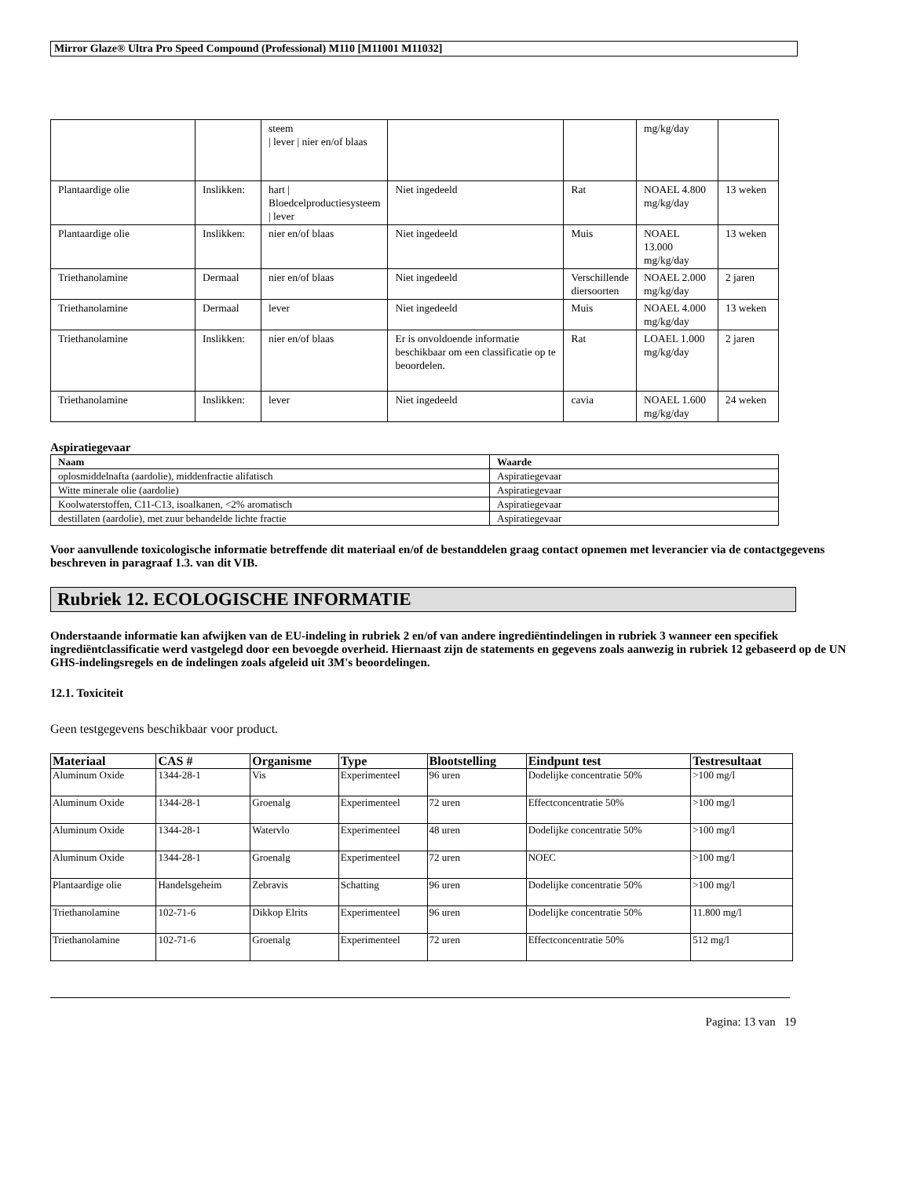Mirror Glaze® Ultra Pro Speed Compound (Professional) M110 [M11001 M11032]
| | | steem / lever / nier en/of blaas | | | mg/kg/day | |
| Plantaardige olie | Inslikken: | hart / Bloedcelproductiesysteem / lever | Niet ingedeeld | Rat | NOAEL 4.800 mg/kg/day | 13 weken |
| Plantaardige olie | Inslikken: | nier en/of blaas | Niet ingedeeld | Muis | NOAEL 13.000 mg/kg/day | 13 weken |
| Triethanolamine | Dermaal | nier en/of blaas | Niet ingedeeld | Verschillende diersoorten | NOAEL 2.000 mg/kg/day | 2 jaren |
| Triethanolamine | Dermaal | lever | Niet ingedeeld | Muis | NOAEL 4.000 mg/kg/day | 13 weken |
| Triethanolamine | Inslikken: | nier en/of blaas | Er is onvoldoende informatie beschikbaar om een classificatie op te beoordelen. | Rat | LOAEL 1.000 mg/kg/day | 2 jaren |
| Triethanolamine | Inslikken: | lever | Niet ingedeeld | cavia | NOAEL 1.600 mg/kg/day | 24 weken |
Aspiratiegevaar
| Naam | Waarde |
| --- | --- |
| oplosmiddelnafta (aardolie), middenfractie alifatisch | Aspiratiegevaar |
| Witte minerale olie (aardolie) | Aspiratiegevaar |
| Koolwaterstoffen, C11-C13, isoalkanen, <2% aromatisch | Aspiratiegevaar |
| destillaten (aardolie), met zuur behandelde lichte fractie | Aspiratiegevaar |
Voor aanvullende toxicologische informatie betreffende dit materiaal en/of de bestanddelen graag contact opnemen met leverancier via de contactgegevens beschreven in paragraaf 1.3. van dit VIB.
Rubriek 12. ECOLOGISCHE INFORMATIE
Onderstaande informatie kan afwijken van de EU-indeling in rubriek 2 en/of van andere ingrediëntindelingen in rubriek 3 wanneer een specifiek ingrediëntclassificatie werd vastgelegd door een bevoegde overheid. Hiernaast zijn de statements en gegevens zoals aanwezig in rubriek 12 gebaseerd op de UN GHS-indelingsregels en de indelingen zoals afgeleid uit 3M's beoordelingen.
12.1. Toxiciteit
Geen testgegevens beschikbaar voor product.
| Materiaal | CAS # | Organisme | Type | Blootstelling | Eindpunt test | Testresultaat |
| --- | --- | --- | --- | --- | --- | --- |
| Aluminum Oxide | 1344-28-1 | Vis | Experimenteel | 96 uren | Dodelijke concentratie 50% | >100 mg/l |
| Aluminum Oxide | 1344-28-1 | Groenalg | Experimenteel | 72 uren | Effectconcentratie 50% | >100 mg/l |
| Aluminum Oxide | 1344-28-1 | Watervlo | Experimenteel | 48 uren | Dodelijke concentratie 50% | >100 mg/l |
| Aluminum Oxide | 1344-28-1 | Groenalg | Experimenteel | 72 uren | NOEC | >100 mg/l |
| Plantaardige olie | Handelsgeheim | Zebravis | Schatting | 96 uren | Dodelijke concentratie 50% | >100 mg/l |
| Triethanolamine | 102-71-6 | Dikkop Elrits | Experimenteel | 96 uren | Dodelijke concentratie 50% | 11.800 mg/l |
| Triethanolamine | 102-71-6 | Groenalg | Experimenteel | 72 uren | Effectconcentratie 50% | 512 mg/l |
Pagina: 13 van 19